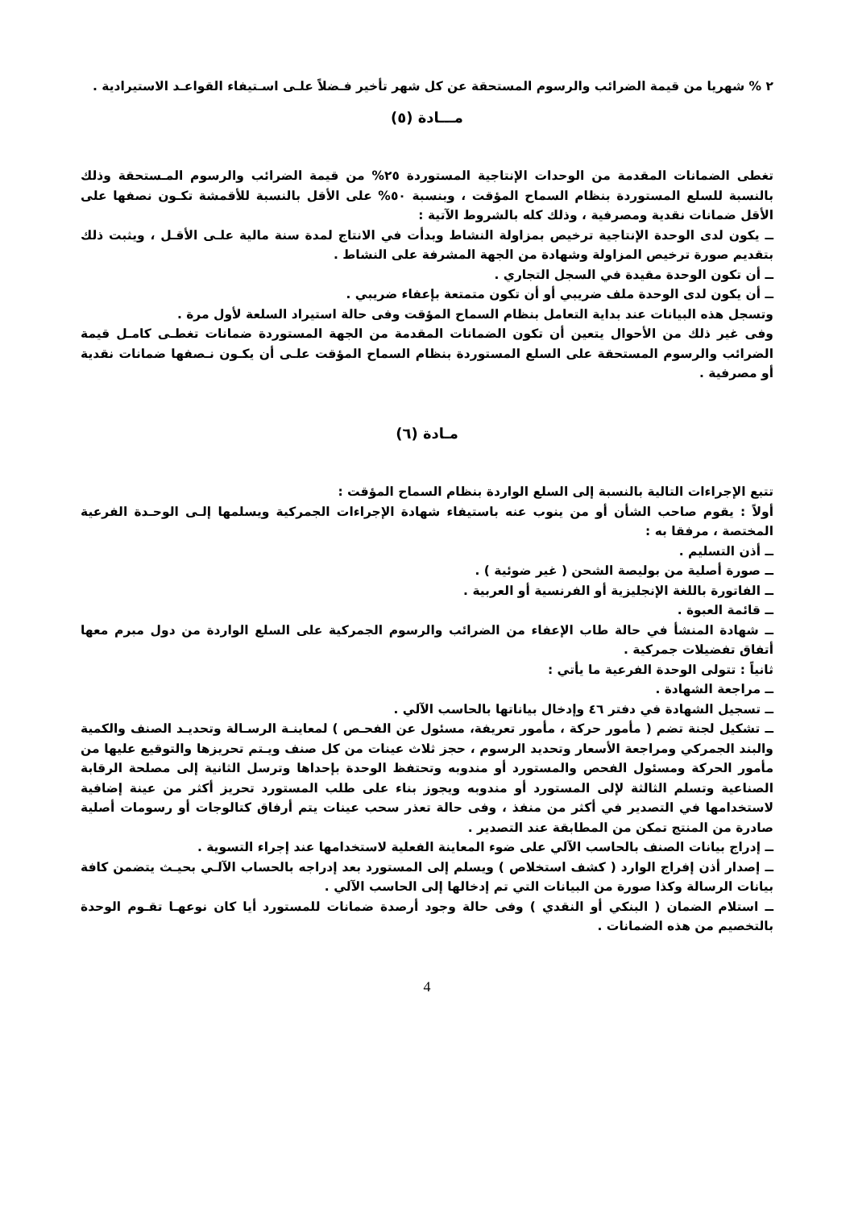٢ % شهريا من قيمة الضرائب والرسوم المستحقة عن كل شهر تأخير فـضلاً علـى اسـتيفاء القواعـد الاستيرادية .
مـــادة (٥)
تغطى الضمانات المقدمة من الوحدات الإنتاجية المستوردة ٢٥% من قيمة الضرائب والرسوم المـستحقة وذلك بالنسبة للسلع المستوردة بنظام السماح المؤقت ، وبنسبة ٥٠% على الأقل بالنسبة للأقمشة تكـون نصفها على الأقل ضمانات نقدية ومصرفية ، وذلك كله بالشروط الآتية :
ــ يكون لدى الوحدة الإنتاجية ترخيص بمزاولة النشاط وبدأت في الانتاج لمدة سنة مالية علـى الأقـل ، ويثبت ذلك بتقديم صورة ترخيص المزاولة وشهادة من الجهة المشرفة على النشاط .
ــ أن تكون الوحدة مقيدة في السجل التجاري .
ــ أن يكون لدى الوحدة ملف ضريبي أو أن تكون متمتعة بإعفاء ضريبي .
وتسجل هذه البيانات عند بداية التعامل بنظام السماح المؤقت وفى حالة استيراد السلعة لأول مرة .
وفى غير ذلك من الأحوال يتعين أن تكون الضمانات المقدمة من الجهة المستوردة ضمانات تغطـى كامـل قيمة الضرائب والرسوم المستحقة على السلع المستوردة بنظام السماح المؤقت علـى أن يكـون نـصفها ضمانات نقدية أو مصرفية .
مـادة (٦)
تتبع الإجراءات التالية بالنسبة إلى السلع الواردة بنظام السماح المؤقت :
أولاً : يقوم صاحب الشأن أو من ينوب عنه باستيفاء شهادة الإجراءات الجمركية ويسلمها إلـى الوحـدة الفرعية المختصة ، مرفقا به :
ــ أذن التسليم .
ــ صورة أصلية من بوليصة الشحن ( غير ضوئية ) .
ــ الفاتورة باللغة الإنجليزية أو الفرنسية أو العربية .
ــ قائمة العبوة .
ــ شهادة المنشأ في حالة طاب الإعفاء من الضرائب والرسوم الجمركية على السلع الواردة من دول مبرم معها أتفاق تفضيلات جمركية .
ثانياً : تتولى الوحدة الفرعية ما يأتي :
ــ مراجعة الشهادة .
ــ تسجيل الشهادة في دفتر ٤٦ وإدخال بياناتها بالحاسب الآلي .
ــ تشكيل لجنة تضم ( مأمور حركة ، مأمور تعريفة، مسئول عن الفحـص ) لمعاينـة الرسـالة وتحديـد الصنف والكمية والبند الجمركي ومراجعة الأسعار وتحديد الرسوم ، حجز ثلاث عينات من كل صنف ويـتم تحريزها والتوقيع عليها من مأمور الحركة ومسئول الفحص والمستورد أو مندوبه وتحتفظ الوحدة بإحداها وترسل الثانية إلى مصلحة الرقابة الصناعية وتسلم الثالثة لإلى المستورد أو مندوبه ويجوز بناء على طلب المستورد تحريز أكثر من عينة إضافية لاستخدامها في التصدير في أكثر من منفذ ، وفى حالة تعذر سحب عينات يتم أرفاق كتالوجات أو رسومات أصلية صادرة من المنتج تمكن من المطابقة عند التصدير .
ــ إدراج بيانات الصنف بالحاسب الآلي على ضوء المعاينة الفعلية لاستخدامها عند إجراء التسوية .
ــ إصدار أذن إفراج الوارد ( كشف استخلاص ) ويسلم إلى المستورد بعد إدراجه بالحساب الآلـي بحيـث يتضمن كافة بيانات الرسالة وكذا صورة من البيانات التي تم إدخالها إلى الحاسب الآلي .
ــ استلام الضمان ( البنكي أو النقدي ) وفى حالة وجود أرصدة ضمانات للمستورد أيا كان نوعهـا تقـوم الوحدة بالتخصيم من هذه الضمانات .
4